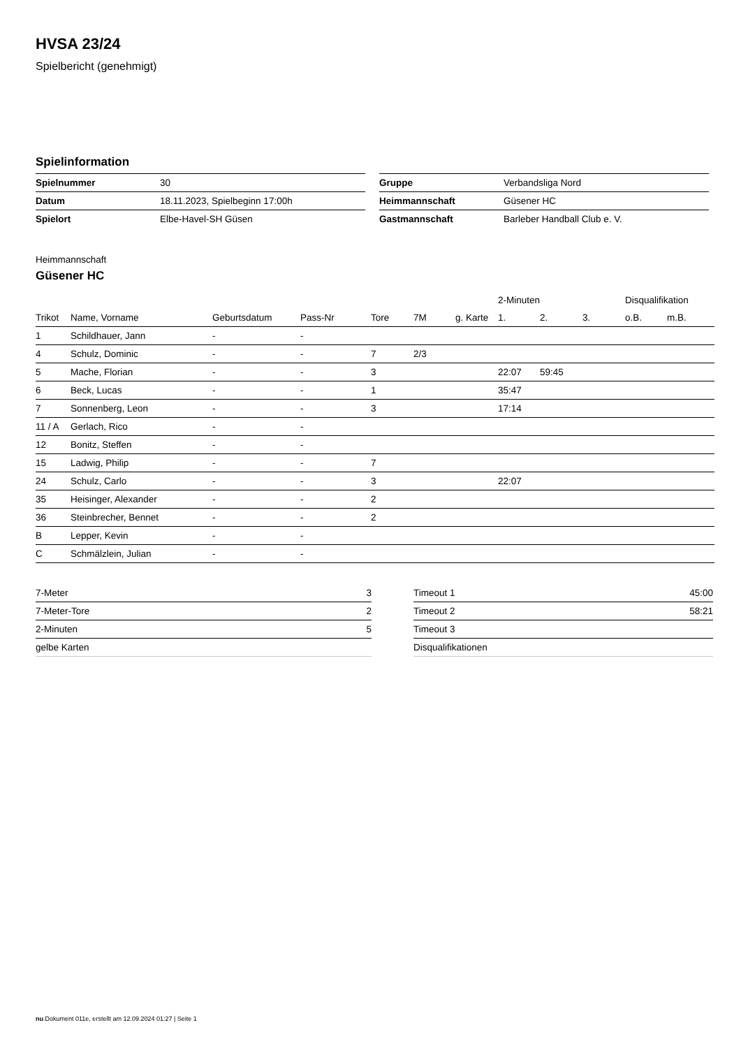HVSA 23/24
Spielbericht (genehmigt)
Spielinformation
| Spielnummer | 30 |
| Datum | 18.11.2023, Spielbeginn 17:00h |
| Spielort | Elbe-Havel-SH Güsen |
| Gruppe | Verbandsliga Nord |
| Heimmannschaft | Güsener HC |
| Gastmannschaft | Barleber Handball Club e. V. |
Heimmannschaft
Güsener HC
| | | | | | | | 2-Minuten | | | Disqualifikation | |
| --- | --- | --- | --- | --- | --- | --- | --- | --- | --- | --- | --- |
| Trikot | Name, Vorname | Geburtsdatum | Pass-Nr | Tore | 7M | g. Karte | 1. | 2. | 3. | o.B. | m.B. |
| 1 | Schildhauer, Jann | - | - | | | | | | | | |
| 4 | Schulz, Dominic | - | - | 7 | 2/3 | | | | | | |
| 5 | Mache, Florian | - | - | 3 | | | 22:07 | 59:45 | | | |
| 6 | Beck, Lucas | - | - | 1 | | | 35:47 | | | | |
| 7 | Sonnenberg, Leon | - | - | 3 | | | 17:14 | | | | |
| 11 / A | Gerlach, Rico | - | - | | | | | | | | |
| 12 | Bonitz, Steffen | - | - | | | | | | | | |
| 15 | Ladwig, Philip | - | - | 7 | | | | | | | |
| 24 | Schulz, Carlo | - | - | 3 | | | 22:07 | | | | |
| 35 | Heisinger, Alexander | - | - | 2 | | | | | | | |
| 36 | Steinbrecher, Bennet | - | - | 2 | | | | | | | |
| B | Lepper, Kevin | - | - | | | | | | | | |
| C | Schmälzlein, Julian | - | - | | | | | | | | |
| 7-Meter | 3 |
| 7-Meter-Tore | 2 |
| 2-Minuten | 5 |
| gelbe Karten | |
| Timeout 1 | 45:00 |
| Timeout 2 | 58:21 |
| Timeout 3 | |
| Disqualifikationen | |
nu.Dokument 011e, erstellt am 12.09.2024 01:27 | Seite 1